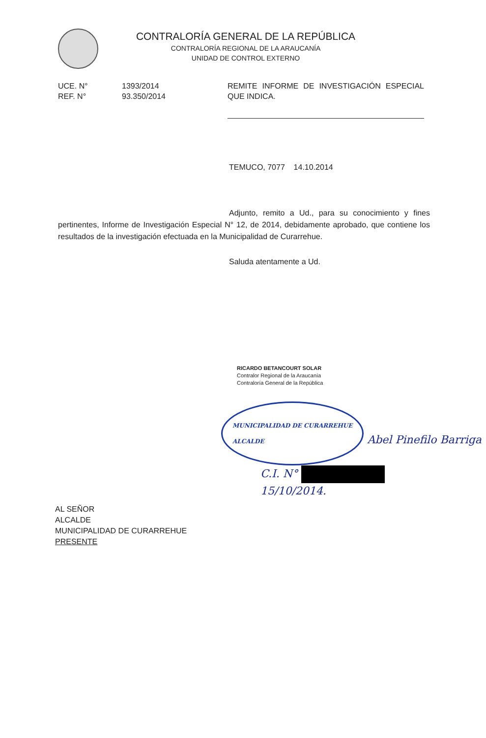CONTRALORÍA GENERAL DE LA REPÚBLICA
CONTRALORÍA REGIONAL DE LA ARAUCANÍA
UNIDAD DE CONTROL EXTERNO
UCE. N° 1393/2014
REF. N° 93.350/2014
REMITE INFORME DE INVESTIGACIÓN ESPECIAL QUE INDICA.
TEMUCO, 7077 14.10.2014
Adjunto, remito a Ud., para su conocimiento y fines pertinentes, Informe de Investigación Especial N° 12, de 2014, debidamente aprobado, que contiene los resultados de la investigación efectuada en la Municipalidad de Curarrehue.
Saluda atentamente a Ud.
RICARDO BETANCOURT SOLAR
Contralor Regional de la Araucanía
Contraloría General de la República
MUNICIPALIDAD DE CURARREHUE
ALCALDE Abel Pinefilo Barriga
C.I. N°
15/10/2014.
AL SEÑOR
ALCALDE
MUNICIPALIDAD DE CURARREHUE
PRESENTE